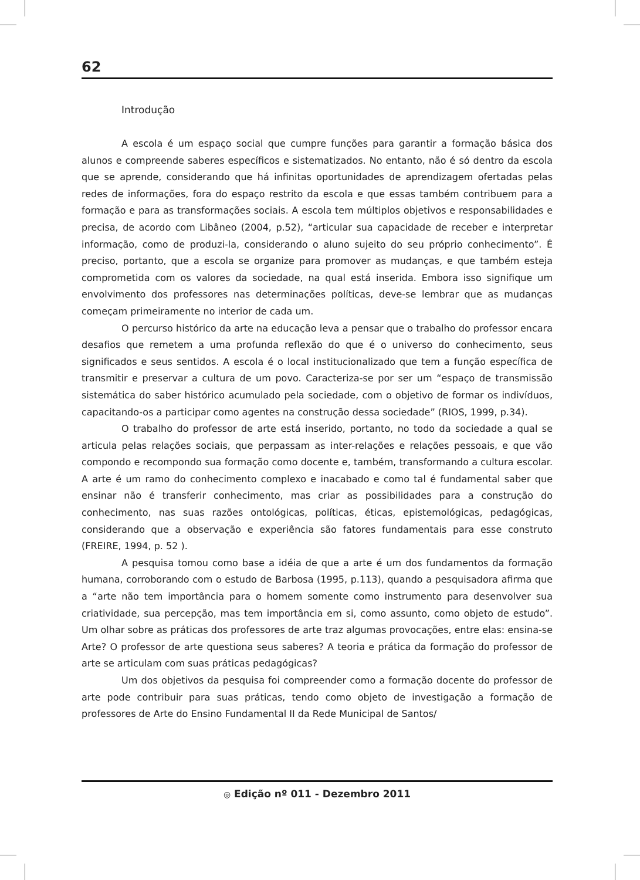62
Introdução
A escola é um espaço social que cumpre funções para garantir a formação básica dos alunos e compreende saberes específicos e sistematizados. No entanto, não é só dentro da escola que se aprende, considerando que há infinitas oportunidades de aprendizagem ofertadas pelas redes de informações, fora do espaço restrito da escola e que essas também contribuem para a formação e para as transformações sociais. A escola tem múltiplos objetivos e responsabilidades e precisa, de acordo com Libâneo (2004, p.52), “articular sua capacidade de receber e interpretar informação, como de produzi-la, considerando o aluno sujeito do seu próprio conhecimento”. É preciso, portanto, que a escola se organize para promover as mudanças, e que também esteja comprometida com os valores da sociedade, na qual está inserida. Embora isso signifique um envolvimento dos professores nas determinações políticas, deve-se lembrar que as mudanças começam primeiramente no interior de cada um.
O percurso histórico da arte na educação leva a pensar que o trabalho do professor encara desafios que remetem a uma profunda reflexão do que é o universo do conhecimento, seus significados e seus sentidos. A escola é o local institucionalizado que tem a função específica de transmitir e preservar a cultura de um povo. Caracteriza-se por ser um “espaço de transmissão sistemática do saber histórico acumulado pela sociedade, com o objetivo de formar os indivíduos, capacitando-os a participar como agentes na construção dessa sociedade” (RIOS, 1999, p.34).
O trabalho do professor de arte está inserido, portanto, no todo da sociedade a qual se articula pelas relações sociais, que perpassam as inter-relações e relações pessoais, e que vão compondo e recompondo sua formação como docente e, também, transformando a cultura escolar. A arte é um ramo do conhecimento complexo e inacabado e como tal é fundamental saber que ensinar não é transferir conhecimento, mas criar as possibilidades para a construção do conhecimento, nas suas razões ontológicas, políticas, éticas, epistemológicas, pedagógicas, considerando que a observação e experiência são fatores fundamentais para esse construto (FREIRE, 1994, p. 52 ).
A pesquisa tomou como base a idéia de que a arte é um dos fundamentos da formação humana, corroborando com o estudo de Barbosa (1995, p.113), quando a pesquisadora afirma que a “arte não tem importância para o homem somente como instrumento para desenvolver sua criatividade, sua percepção, mas tem importância em si, como assunto, como objeto de estudo”. Um olhar sobre as práticas dos professores de arte traz algumas provocações, entre elas: ensina-se Arte? O professor de arte questiona seus saberes? A teoria e prática da formação do professor de arte se articulam com suas práticas pedagógicas?
Um dos objetivos da pesquisa foi compreender como a formação docente do professor de arte pode contribuir para suas práticas, tendo como objeto de investigação a formação de professores de Arte do Ensino Fundamental II da Rede Municipal de Santos/
◎ Edição nº 011 - Dezembro 2011